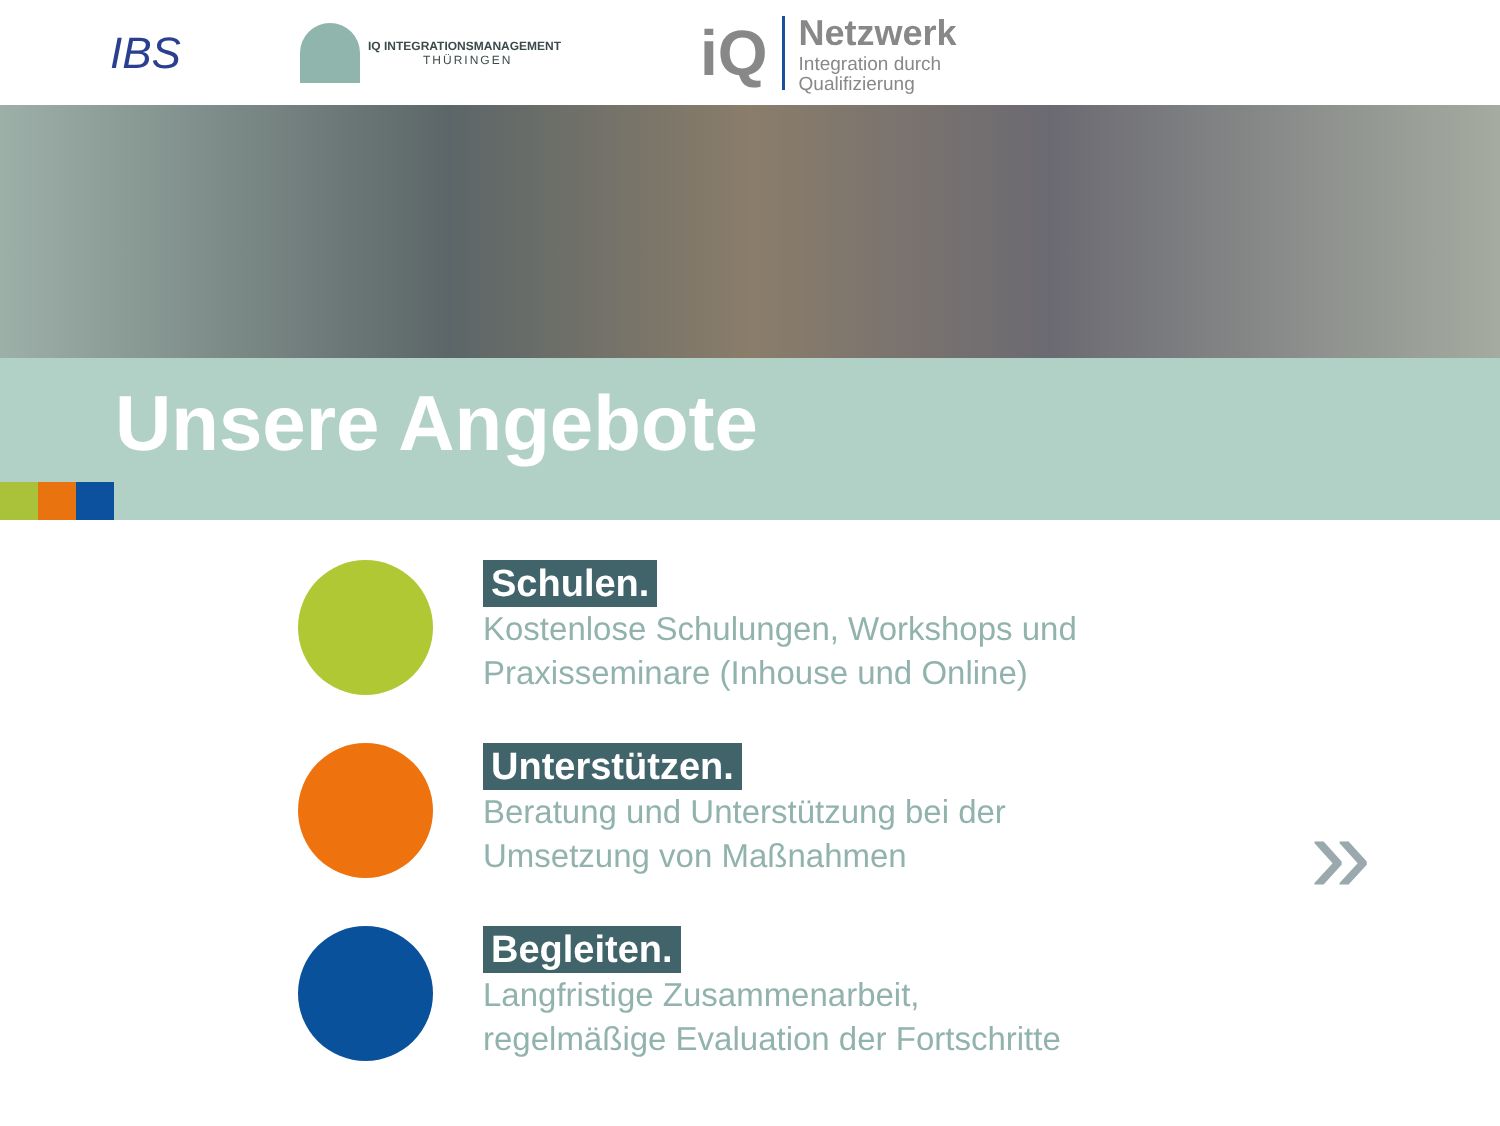IBS
IQ INTEGRATIONSMANAGEMENT
THÜRINGEN
iQ
Netzwerk
Integration durch
Qualifizierung
Unsere Angebote
Schulen.
Kostenlose Schulungen, Workshops und
Praxisseminare (Inhouse und Online)
Unterstützen.
Beratung und Unterstützung bei der
Umsetzung von Maßnahmen
Begleiten.
Langfristige Zusammenarbeit,
regelmäßige Evaluation der Fortschritte
»